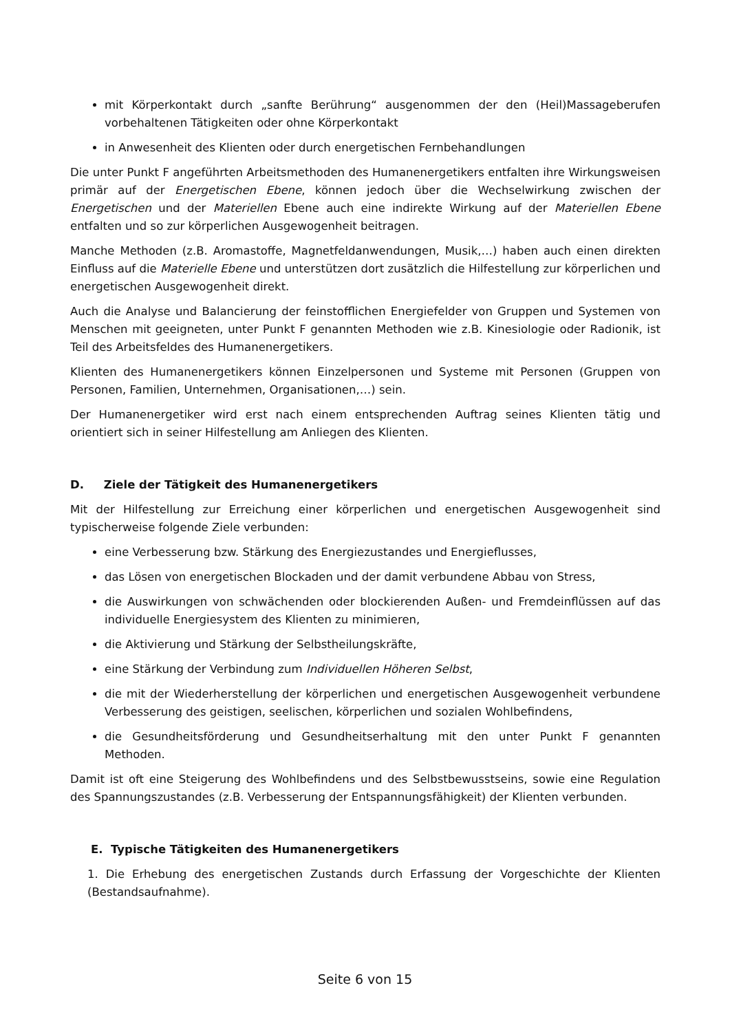mit Körperkontakt durch „sanfte Berührung“ ausgenommen der den (Heil)Massageberufen vorbehaltenen Tätigkeiten oder ohne Körperkontakt
in Anwesenheit des Klienten oder durch energetischen Fernbehandlungen
Die unter Punkt F angeführten Arbeitsmethoden des Humanenergetikers entfalten ihre Wirkungsweisen primär auf der Energetischen Ebene, können jedoch über die Wechselwirkung zwischen der Energetischen und der Materiellen Ebene auch eine indirekte Wirkung auf der Materiellen Ebene entfalten und so zur körperlichen Ausgewogenheit beitragen.
Manche Methoden (z.B. Aromastoffe, Magnetfeldanwendungen, Musik,…) haben auch einen direkten Einfluss auf die Materielle Ebene und unterstützen dort zusätzlich die Hilfestellung zur körperlichen und energetischen Ausgewogenheit direkt.
Auch die Analyse und Balancierung der feinstofflichen Energiefelder von Gruppen und Systemen von Menschen mit geeigneten, unter Punkt F genannten Methoden wie z.B. Kinesiologie oder Radionik, ist Teil des Arbeitsfeldes des Humanenergetikers.
Klienten des Humanenergetikers können Einzelpersonen und Systeme mit Personen (Gruppen von Personen, Familien, Unternehmen, Organisationen,…) sein.
Der Humanenergetiker wird erst nach einem entsprechenden Auftrag seines Klienten tätig und orientiert sich in seiner Hilfestellung am Anliegen des Klienten.
D. Ziele der Tätigkeit des Humanenergetikers
Mit der Hilfestellung zur Erreichung einer körperlichen und energetischen Ausgewogenheit sind typischerweise folgende Ziele verbunden:
eine Verbesserung bzw. Stärkung des Energiezustandes und Energieflusses,
das Lösen von energetischen Blockaden und der damit verbundene Abbau von Stress,
die Auswirkungen von schwächenden oder blockierenden Außen- und Fremdeinflüssen auf das individuelle Energiesystem des Klienten zu minimieren,
die Aktivierung und Stärkung der Selbstheilungskräfte,
eine Stärkung der Verbindung zum Individuellen Höheren Selbst,
die mit der Wiederherstellung der körperlichen und energetischen Ausgewogenheit verbundene Verbesserung des geistigen, seelischen, körperlichen und sozialen Wohlbefindens,
die Gesundheitsförderung und Gesundheitserhaltung mit den unter Punkt F genannten Methoden.
Damit ist oft eine Steigerung des Wohlbefindens und des Selbstbewusstseins, sowie eine Regulation des Spannungszustandes (z.B. Verbesserung der Entspannungsfähigkeit) der Klienten verbunden.
E. Typische Tätigkeiten des Humanenergetikers
1. Die Erhebung des energetischen Zustands durch Erfassung der Vorgeschichte der Klienten (Bestandsaufnahme).
Seite 6 von 15